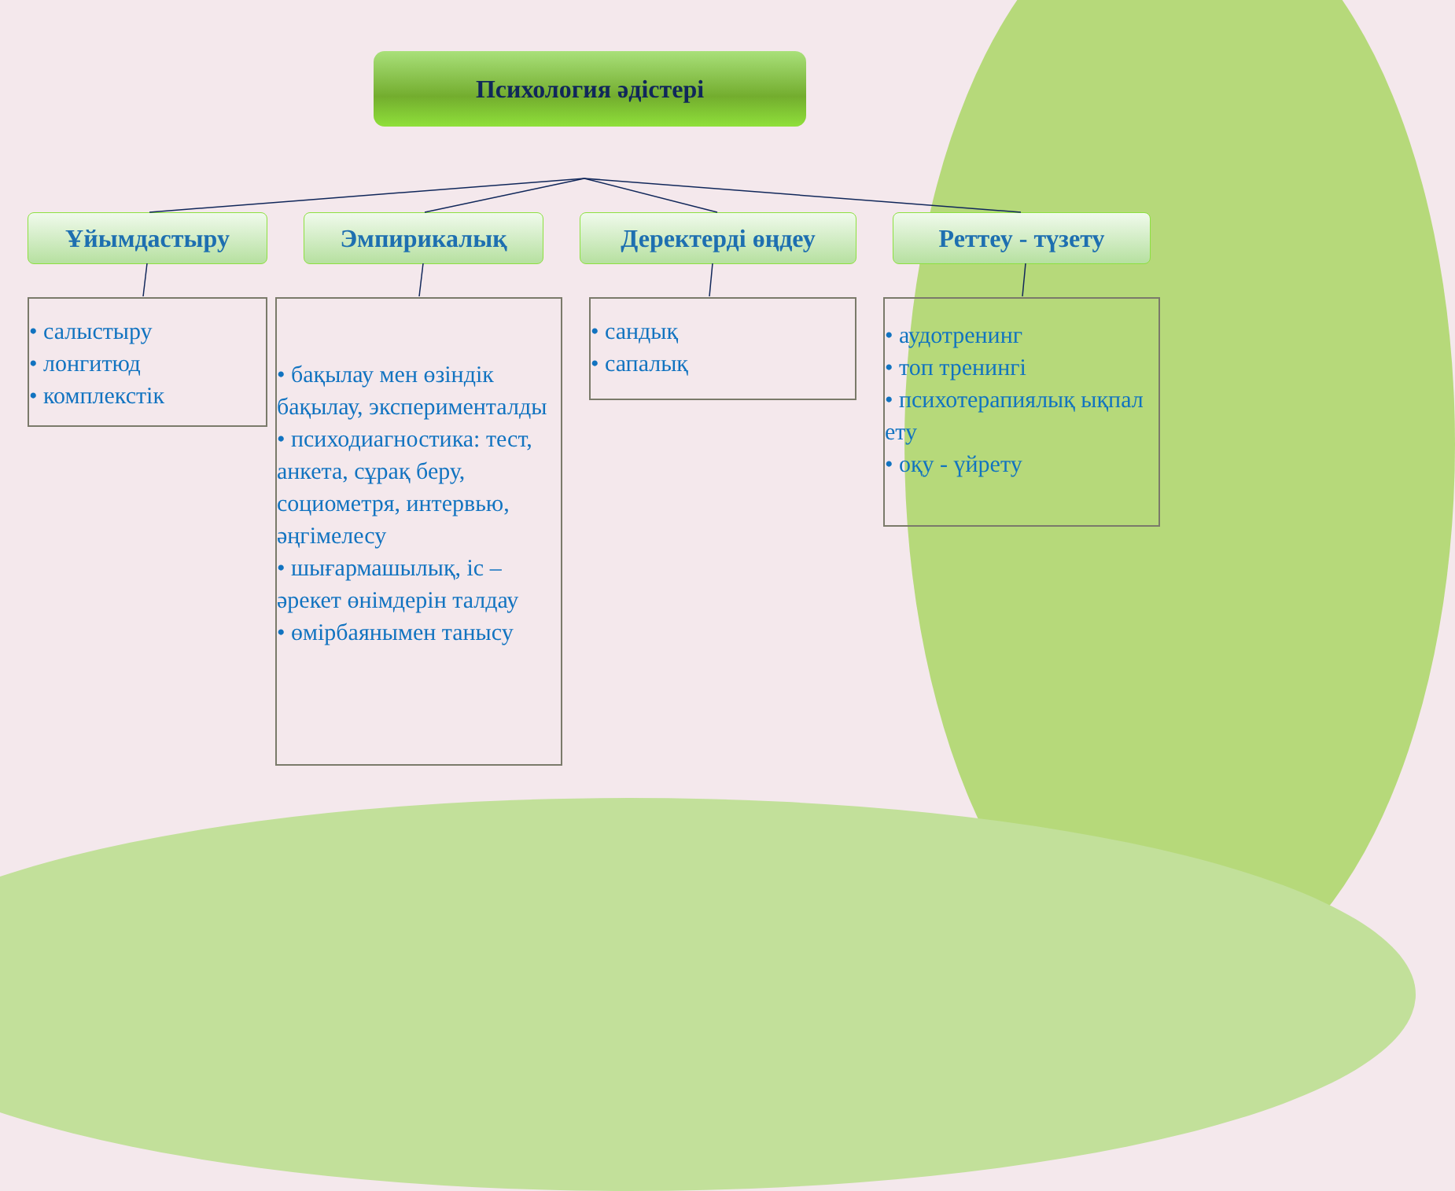Психология әдістері
Ұйымдастыру
• салыстыру
• лонгитюд
• комплекстік
Эмпирикалық
• бақылау мен өзіндік бақылау, эксперименталды
• психодиагностика: тест, анкета, сұрақ беру, социометря, интервью, әңгімелесу
• шығармашылық, іс – әрекет өнімдерін талдау
• өмірбаянымен танысу
Деректерді өңдеу
• сандық
• сапалық
Реттеу - түзету
• аудотренинг
• топ тренингі
• психотерапиялық ықпал ету
• оқу - үйрету